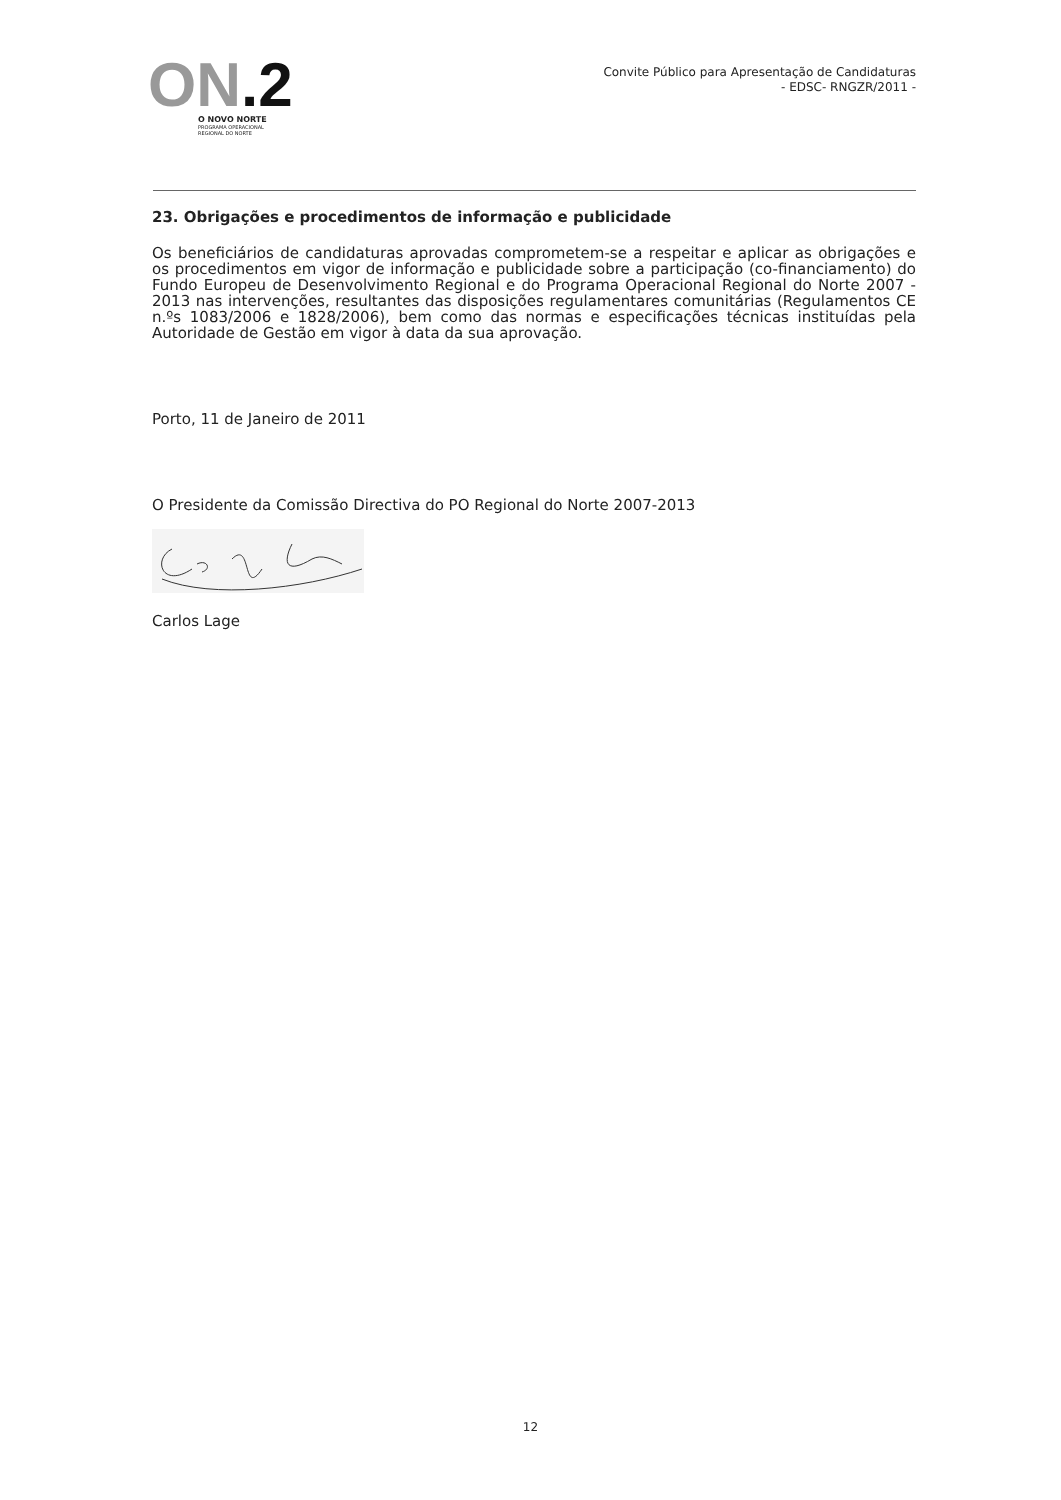ON.2
O NOVO NORTE
PROGRAMA OPERACIONAL
REGIONAL DO NORTE
Convite Público para Apresentação de Candidaturas
- EDSC- RNGZR/2011 -
23. Obrigações e procedimentos de informação e publicidade
Os beneficiários de candidaturas aprovadas comprometem-se a respeitar e aplicar as obrigações e os procedimentos em vigor de informação e publicidade sobre a participação (co-financiamento) do Fundo Europeu de Desenvolvimento Regional e do Programa Operacional Regional do Norte 2007 - 2013 nas intervenções, resultantes das disposições regulamentares comunitárias (Regulamentos CE n.ºs 1083/2006 e 1828/2006), bem como das normas e especificações técnicas instituídas pela Autoridade de Gestão em vigor à data da sua aprovação.
Porto, 11 de Janeiro de 2011
O Presidente da Comissão Directiva do PO Regional do Norte 2007-2013
Carlos Lage
12